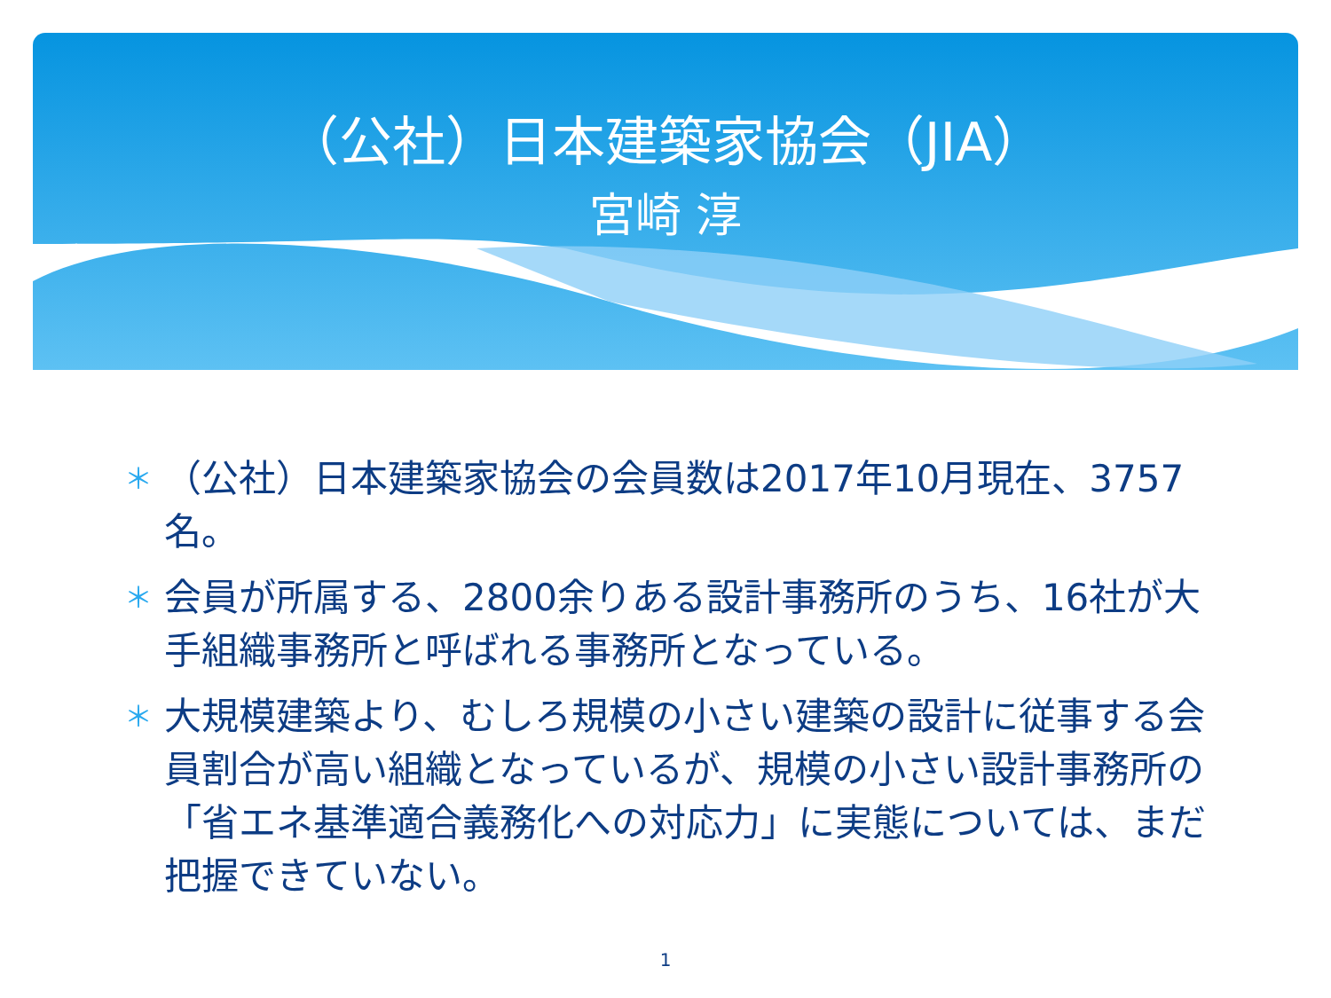（公社）日本建築家協会（JIA）
宮崎 淳
＊ （公社）日本建築家協会の会員数は2017年10月現在、3757名。
＊ 会員が所属する、2800余りある設計事務所のうち、16社が大手組織事務所と呼ばれる事務所となっている。
＊ 大規模建築より、むしろ規模の小さい建築の設計に従事する会員割合が高い組織となっているが、規模の小さい設計事務所の「省エネ基準適合義務化への対応力」に実態については、まだ把握できていない。
1